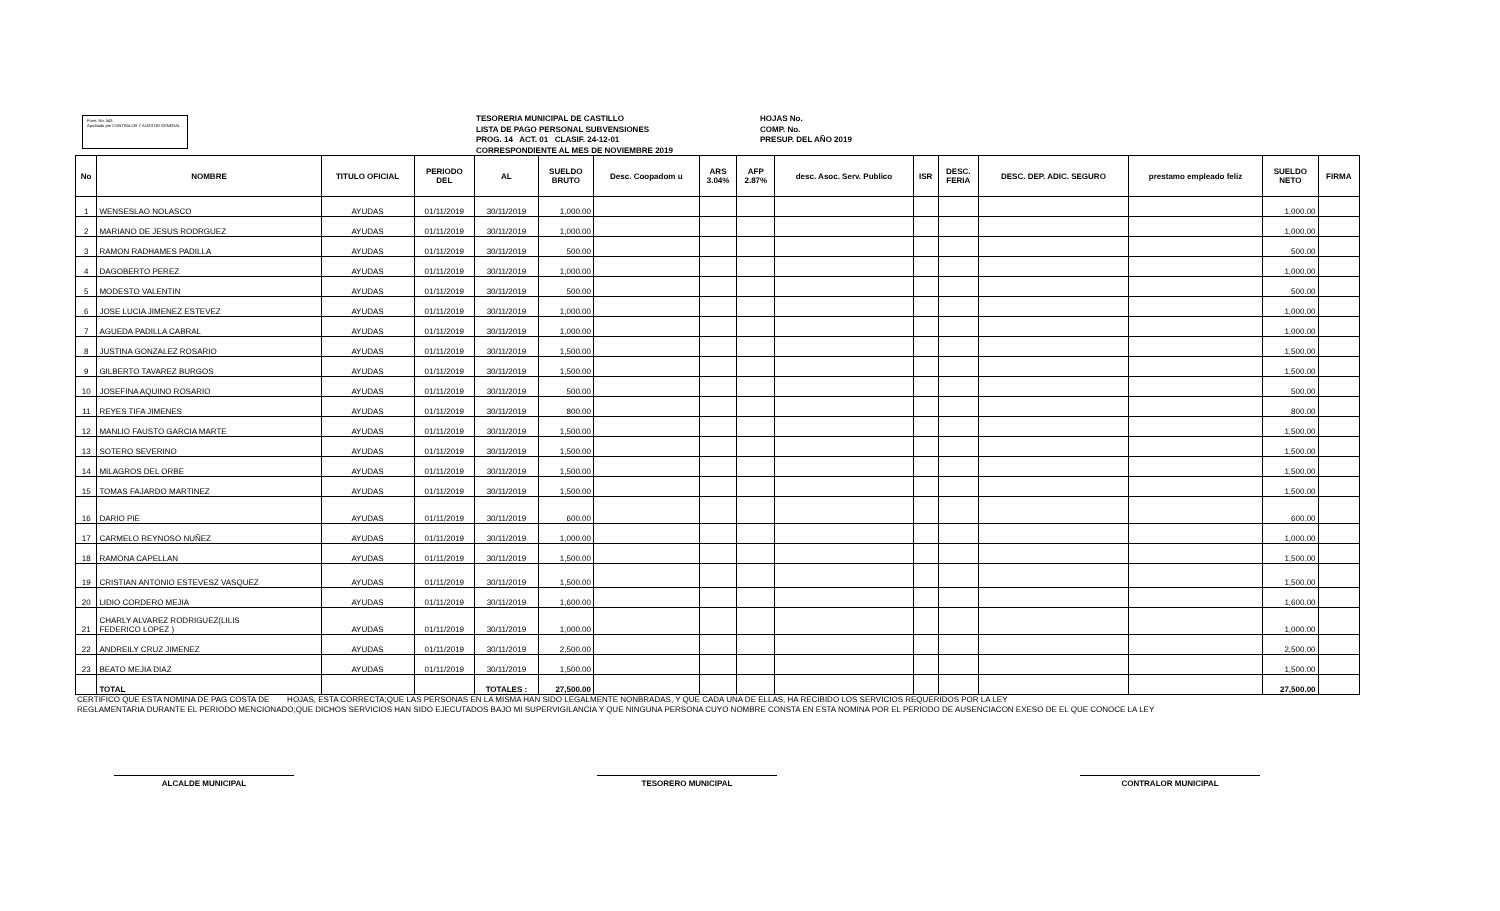Form. No. 543
Aprobado por CONTRALOR Y AUDITOR GENERAL
TESORERIA MUNICIPAL DE CASTILLO
LISTA DE PAGO PERSONAL SUBVENSIONES
PROG. 14 ACT. 01 CLASIF. 24-12-01
CORRESPONDIENTE AL MES DE NOVIEMBRE 2019
HOJAS No.
COMP. No.
PRESUP. DEL AÑO 2019
| No | NOMBRE | TITULO OFICIAL | PERIODO DEL | AL | SUELDO BRUTO | Desc. Coopadom u | ARS 3.04% | AFP 2.87% | desc. Asoc. Serv. Publico | ISR | DESC. FERIA | DESC. DEP. ADIC. SEGURO | prestamo empleado feliz | SUELDO NETO | FIRMA |
| --- | --- | --- | --- | --- | --- | --- | --- | --- | --- | --- | --- | --- | --- | --- | --- |
| 1 | WENSESLAO NOLASCO | AYUDAS | 01/11/2019 | 30/11/2019 | 1,000.00 | | | | | | | | | 1,000.00 | |
| 2 | MARIANO DE JESUS RODRGUEZ | AYUDAS | 01/11/2019 | 30/11/2019 | 1,000.00 | | | | | | | | | 1,000.00 | |
| 3 | RAMON RADHAMES PADILLA | AYUDAS | 01/11/2019 | 30/11/2019 | 500.00 | | | | | | | | | 500.00 | |
| 4 | DAGOBERTO PEREZ | AYUDAS | 01/11/2019 | 30/11/2019 | 1,000.00 | | | | | | | | | 1,000.00 | |
| 5 | MODESTO VALENTIN | AYUDAS | 01/11/2019 | 30/11/2019 | 500.00 | | | | | | | | | 500.00 | |
| 6 | JOSE LUCIA JIMENEZ ESTEVEZ | AYUDAS | 01/11/2019 | 30/11/2019 | 1,000.00 | | | | | | | | | 1,000.00 | |
| 7 | AGUEDA PADILLA CABRAL | AYUDAS | 01/11/2019 | 30/11/2019 | 1,000.00 | | | | | | | | | 1,000.00 | |
| 8 | JUSTINA GONZALEZ ROSARIO | AYUDAS | 01/11/2019 | 30/11/2019 | 1,500.00 | | | | | | | | | 1,500.00 | |
| 9 | GILBERTO TAVAREZ BURGOS | AYUDAS | 01/11/2019 | 30/11/2019 | 1,500.00 | | | | | | | | | 1,500.00 | |
| 10 | JOSEFINA AQUINO ROSARIO | AYUDAS | 01/11/2019 | 30/11/2019 | 500.00 | | | | | | | | | 500.00 | |
| 11 | REYES TIFA JIMENES | AYUDAS | 01/11/2019 | 30/11/2019 | 800.00 | | | | | | | | | 800.00 | |
| 12 | MANLIO FAUSTO GARCIA MARTE | AYUDAS | 01/11/2019 | 30/11/2019 | 1,500.00 | | | | | | | | | 1,500.00 | |
| 13 | SOTERO SEVERINO | AYUDAS | 01/11/2019 | 30/11/2019 | 1,500.00 | | | | | | | | | 1,500.00 | |
| 14 | MILAGROS DEL ORBE | AYUDAS | 01/11/2019 | 30/11/2019 | 1,500.00 | | | | | | | | | 1,500.00 | |
| 15 | TOMAS FAJARDO MARTINEZ | AYUDAS | 01/11/2019 | 30/11/2019 | 1,500.00 | | | | | | | | | 1,500.00 | |
| 16 | DARIO PIE | AYUDAS | 01/11/2019 | 30/11/2019 | 600.00 | | | | | | | | | 600.00 | |
| 17 | CARMELO REYNOSO NUÑEZ | AYUDAS | 01/11/2019 | 30/11/2019 | 1,000.00 | | | | | | | | | 1,000.00 | |
| 18 | RAMONA CAPELLAN | AYUDAS | 01/11/2019 | 30/11/2019 | 1,500.00 | | | | | | | | | 1,500.00 | |
| 19 | CRISTIAN ANTONIO ESTEVESZ VASQUEZ | AYUDAS | 01/11/2019 | 30/11/2019 | 1,500.00 | | | | | | | | | 1,500.00 | |
| 20 | LIDIO CORDERO MEJIA | AYUDAS | 01/11/2019 | 30/11/2019 | 1,600.00 | | | | | | | | | 1,600.00 | |
| 21 | CHARLY ALVAREZ RODRIGUEZ(LILIS FEDERICO LOPEZ ) | AYUDAS | 01/11/2019 | 30/11/2019 | 1,000.00 | | | | | | | | | 1,000.00 | |
| 22 | ANDREILY CRUZ JIMENEZ | AYUDAS | 01/11/2019 | 30/11/2019 | 2,500.00 | | | | | | | | | 2,500.00 | |
| 23 | BEATO MEJIA DIAZ | AYUDAS | 01/11/2019 | 30/11/2019 | 1,500.00 | | | | | | | | | 1,500.00 | |
| | TOTAL | | | TOTALES : | 27,500.00 | | | | | | | | | 27,500.00 | |
CERTIFICO QUE ESTA NOMINA DE PAG COSTA DE HOJAS, ESTA CORRECTA;QUE LAS PERSONAS EN LA MISMA HAN SIDO LEGALMENTE NONBRADAS, Y QUE CADA UNA DE ELLAS, HA RECIBIDO LOS SERVICIOS REQUERIDOS POR LA LEY
REGLAMENTARIA DURANTE EL PERIODO MENCIONADO;QUE DICHOS SERVICIOS HAN SIDO EJECUTADOS BAJO MI SUPERVIGILANCIA Y QUE NINGUNA PERSONA CUYO NOMBRE CONSTA EN ESTA NOMINA POR EL PERIODO DE AUSENCIACON EXESO DE EL QUE CONOCE LA LEY
ALCALDE MUNICIPAL TESORERO MUNICIPAL CONTRALOR MUNICIPAL